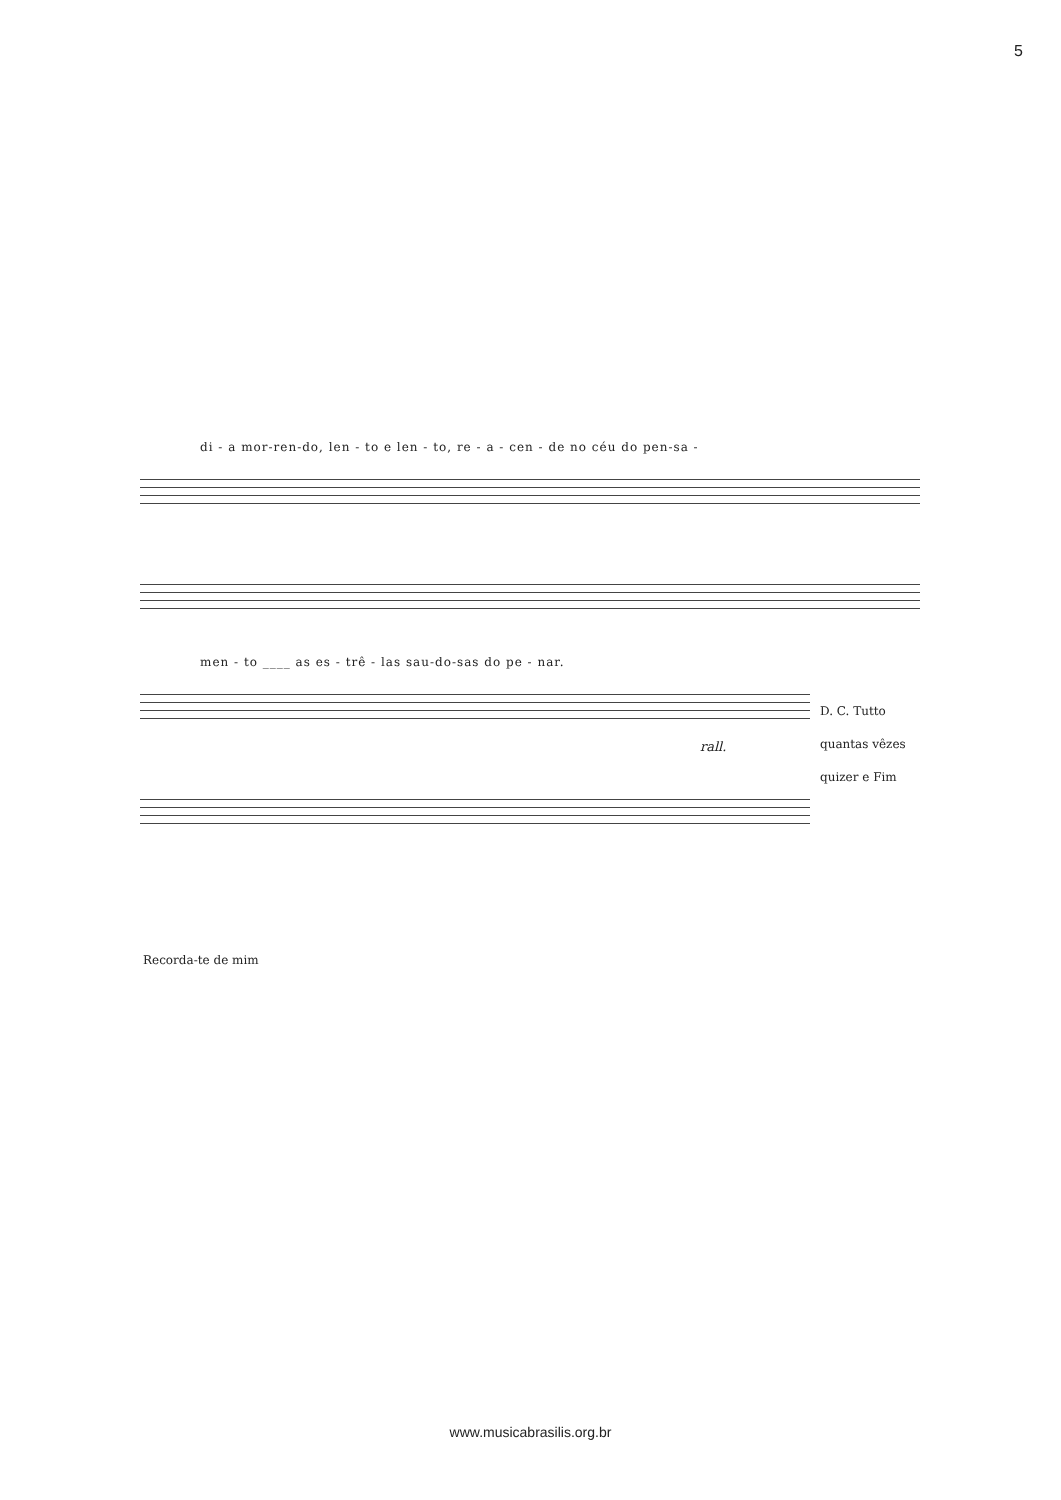5
di - a mor-ren-do, len - to e len - to, re - a - cen - de no céu do pen-sa -
men - to ____ as es - trê - las sau-do-sas do pe - nar.
rall.
D. C. Tutto
quantas vêzes
quizer e Fim
Recorda-te de mim
www.musicabrasilis.org.br